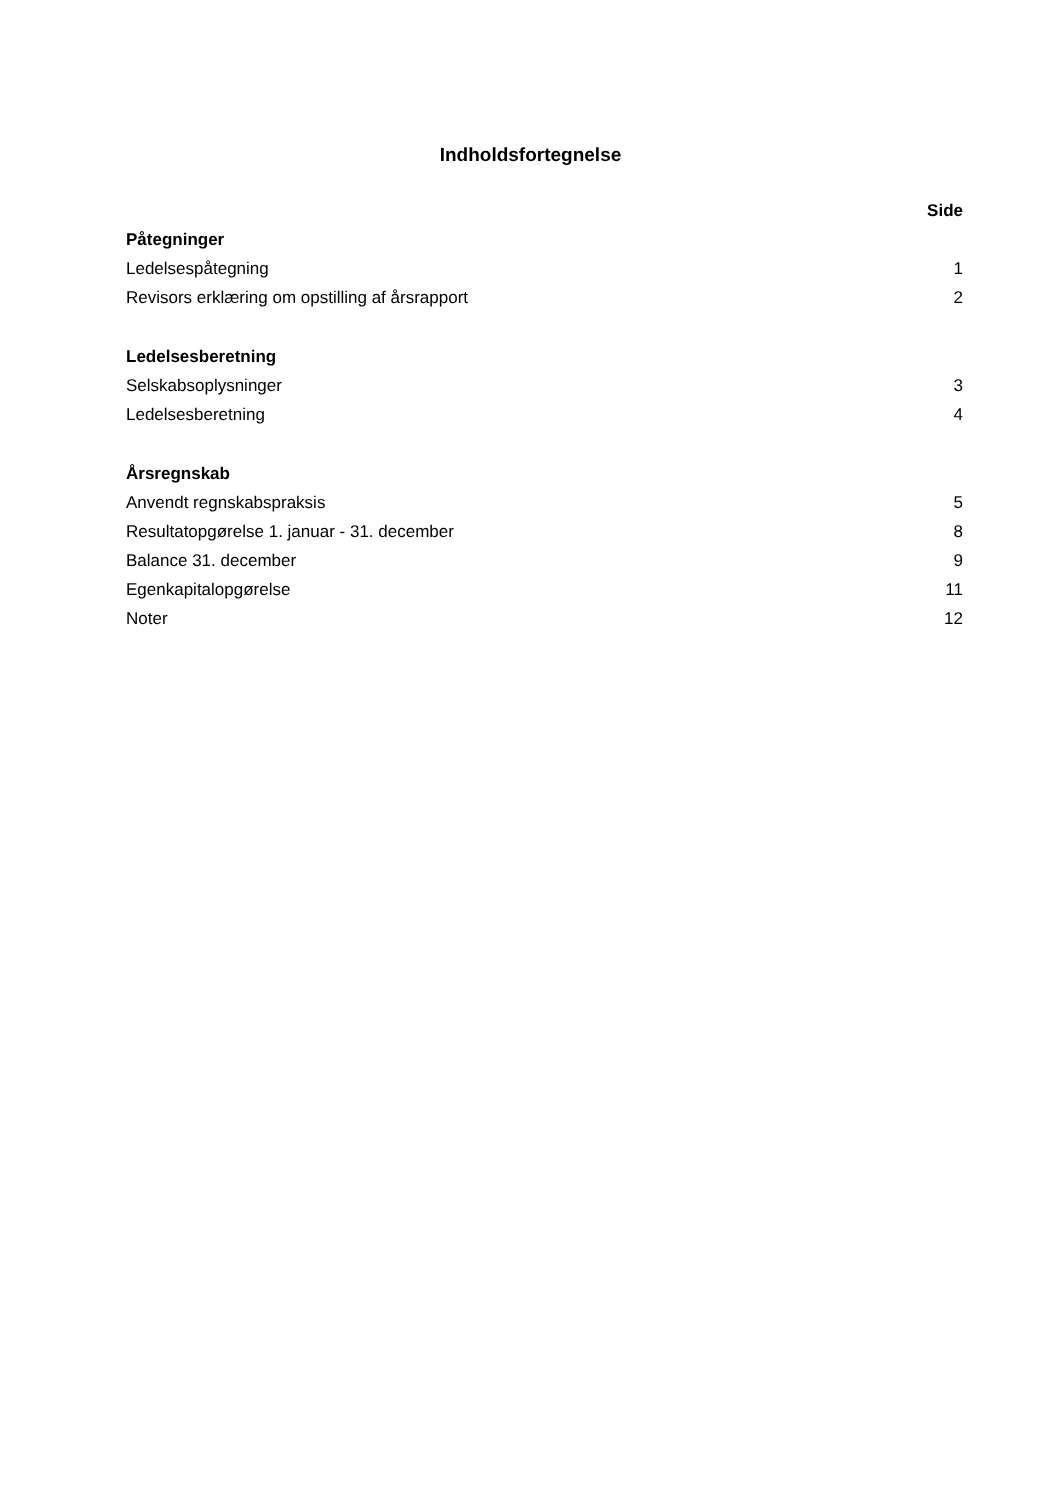Indholdsfortegnelse
| | Side |
| Påtegninger | |
| Ledelsespåtegning | 1 |
| Revisors erklæring om opstilling af årsrapport | 2 |
| Ledelsesberetning | |
| Selskabsoplysninger | 3 |
| Ledelsesberetning | 4 |
| Årsregnskab | |
| Anvendt regnskabspraksis | 5 |
| Resultatopgørelse 1. januar - 31. december | 8 |
| Balance 31. december | 9 |
| Egenkapitalopgørelse | 11 |
| Noter | 12 |